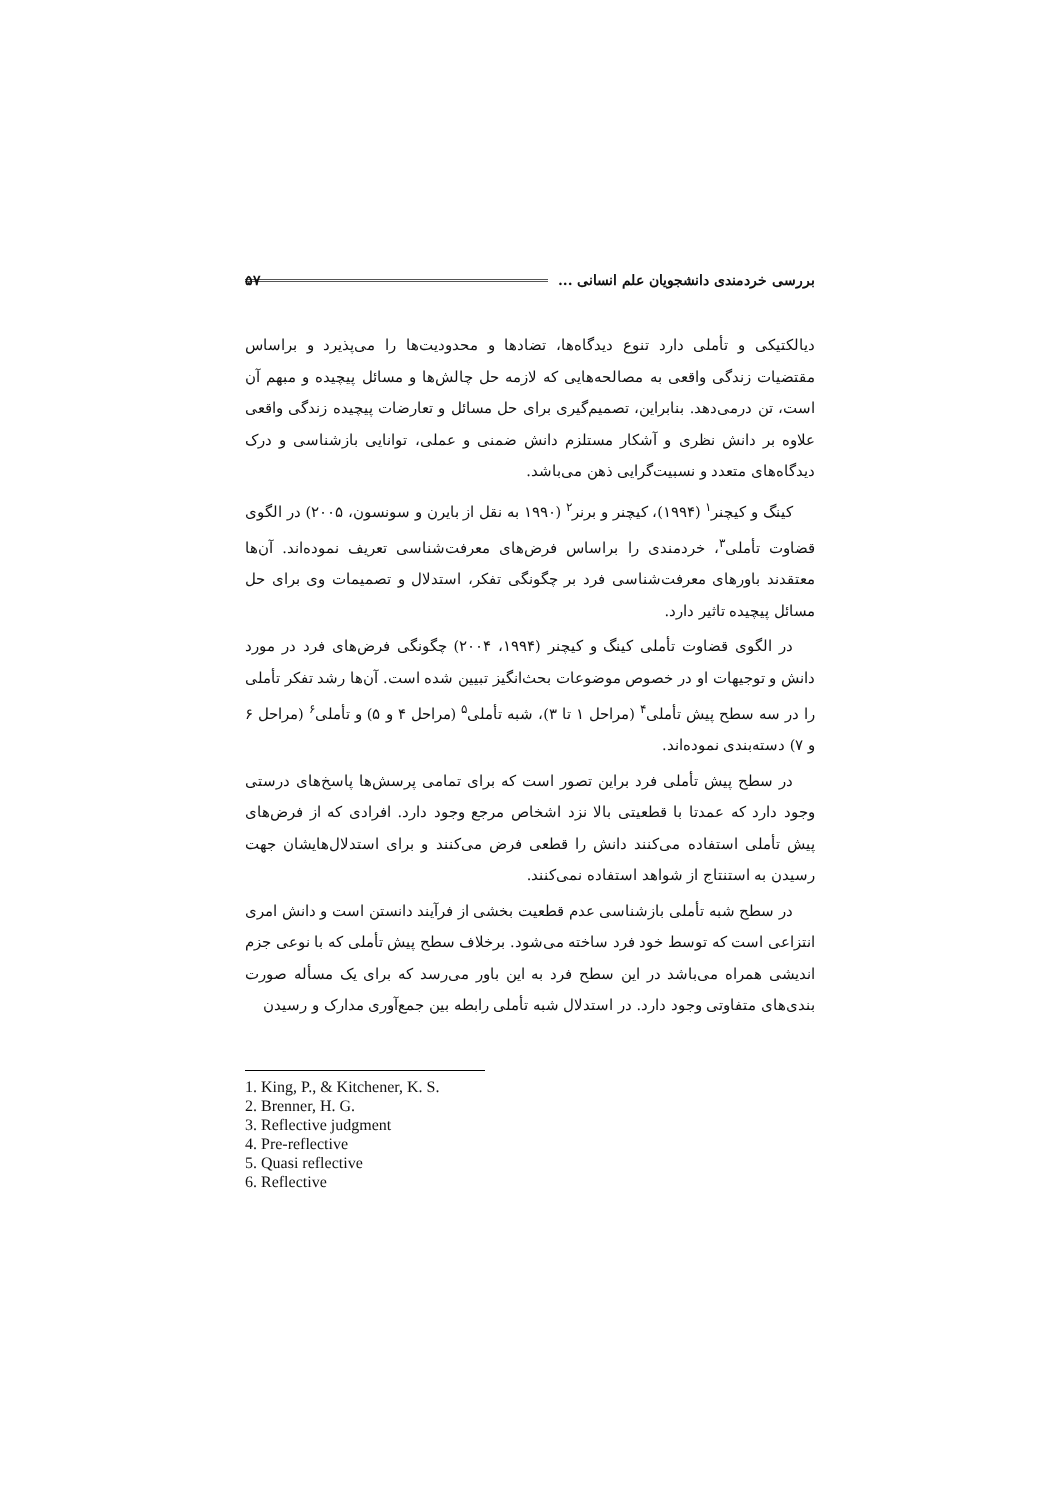بررسی خردمندی دانشجویان علم انسانی ... ۵۷
دیالکتیکی و تأملی دارد تنوع دیدگاه‌ها، تضادها و محدودیت‌ها را می‌پذیرد و براساس مقتضیات زندگی واقعی به مصالحه‌هایی که لازمه حل چالش‌ها و مسائل پیچیده و مبهم آن است، تن درمی‌دهد. بنابراین، تصمیم‌گیری برای حل مسائل و تعارضات پیچیده زندگی واقعی علاوه بر دانش نظری و آشکار مستلزم دانش ضمنی و عملی، توانایی بازشناسی و درک دیدگاه‌های متعدد و نسبیت‌گرایی ذهن می‌باشد.
کینگ و کیچنر<sup>۱</sup> (۱۹۹۴)، کیچنر و برنر<sup>۲</sup> (۱۹۹۰ به نقل از بایرن و سونسون، ۲۰۰۵) در الگوی قضاوت تأملی<sup>۳</sup>، خردمندی را براساس فرض‌های معرفت‌شناسی تعریف نموده‌اند. آن‌ها معتقدند باورهای معرفت‌شناسی فرد بر چگونگی تفکر، استدلال و تصمیمات وی برای حل مسائل پیچیده تاثیر دارد.
در الگوی قضاوت تأملی کینگ و کیچنر (۱۹۹۴، ۲۰۰۴) چگونگی فرض‌های فرد در مورد دانش و توجیهات او در خصوص موضوعات بحث‌انگیز تبیین شده است. آن‌ها رشد تفکر تأملی را در سه سطح پیش تأملی<sup>۴</sup> (مراحل ۱ تا ۳)، شبه تأملی<sup>۵</sup> (مراحل ۴ و ۵) و تأملی<sup>۶</sup> (مراحل ۶ و ۷) دسته‌بندی نموده‌اند.
در سطح پیش تأملی فرد براین تصور است که برای تمامی پرسش‌ها پاسخ‌های درستی وجود دارد که عمدتا با قطعیتی بالا نزد اشخاص مرجع وجود دارد. افرادی که از فرض‌های پیش تأملی استفاده می‌کنند دانش را قطعی فرض می‌کنند و برای استدلال‌هایشان جهت رسیدن به استنتاج از شواهد استفاده نمی‌کنند.
در سطح شبه تأملی بازشناسی عدم قطعیت بخشی از فرآیند دانستن است و دانش امری انتزاعی است که توسط خود فرد ساخته می‌شود. برخلاف سطح پیش تأملی که با نوعی جزم اندیشی همراه می‌باشد در این سطح فرد به این باور می‌رسد که برای یک مسأله صورت بندی‌های متفاوتی وجود دارد. در استدلال شبه تأملی رابطه بین جمع‌آوری مدارک و رسیدن
1. King, P., & Kitchener, K. S.
2. Brenner, H. G.
3. Reflective judgment
4. Pre-reflective
5. Quasi reflective
6. Reflective